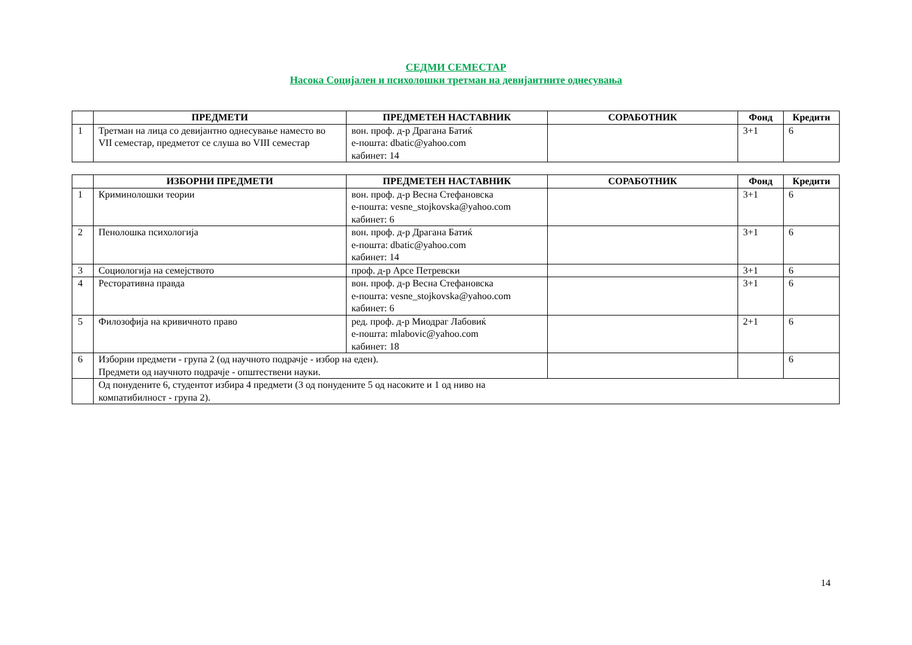СЕДМИ СЕМЕСТАР
Насока Социјален и психолошки третман на девијантните однесувања
| | ПРЕДМЕТИ | ПРЕДМЕТЕН НАСТАВНИК | СОРАБОТНИК | Фонд | Кредити |
| --- | --- | --- | --- | --- | --- |
| 1 | Третман на лица со девијантно однесување наместо во VII семестар, предметот се слуша во VIII семестар | вон. проф. д-р Драгана Батиќ е-пошта: dbatic@yahoo.com кабинет: 14 | | 3+1 | 6 |
| | ИЗБОРНИ ПРЕДМЕТИ | ПРЕДМЕТЕН НАСТАВНИК | СОРАБОТНИК | Фонд | Кредити |
| --- | --- | --- | --- | --- | --- |
| 1 | Криминолошки теории | вон. проф. д-р Весна Стефановска е-пошта: vesne_stojkovska@yahoo.com кабинет: 6 | | 3+1 | 6 |
| 2 | Пенолошка психологија | вон. проф. д-р Драгана Батиќ е-пошта: dbatic@yahoo.com кабинет: 14 | | 3+1 | 6 |
| 3 | Социологија на семејството | проф. д-р Арсе Петревски | | 3+1 | 6 |
| 4 | Ресторативна правда | вон. проф. д-р Весна Стефановска е-пошта: vesne_stojkovska@yahoo.com кабинет: 6 | | 3+1 | 6 |
| 5 | Филозофија на кривичното право | ред. проф. д-р Миодраг Лабовиќ е-пошта: mlabovic@yahoo.com кабинет: 18 | | 2+1 | 6 |
| 6 | Изборни предмети - група 2 (од научното подрачје - избор на еден). Предмети од научното подрачје - општествени науки. | | | | 6 |
| | Од понудените 6, студентот избира 4 предмети (3 од понудените 5 од насоките и 1 од ниво на компатибилност - група 2). | | | | |
14